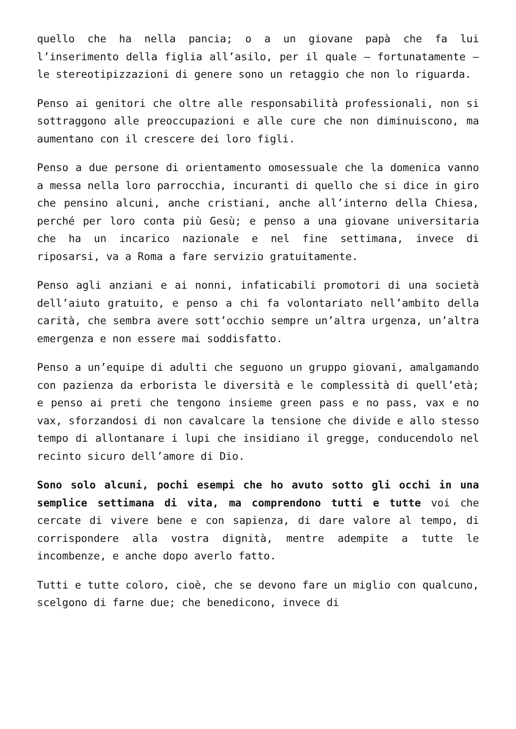quello che ha nella pancia; o a un giovane papà che fa lui l’inserimento della figlia all’asilo, per il quale – fortunatamente – le stereotipizzazioni di genere sono un retaggio che non lo riguarda.
Penso ai genitori che oltre alle responsabilità professionali, non si sottraggono alle preoccupazioni e alle cure che non diminuiscono, ma aumentano con il crescere dei loro figli.
Penso a due persone di orientamento omosessuale che la domenica vanno a messa nella loro parrocchia, incuranti di quello che si dice in giro che pensino alcuni, anche cristiani, anche all’interno della Chiesa, perché per loro conta più Gesù; e penso a una giovane universitaria che ha un incarico nazionale e nel fine settimana, invece di riposarsi, va a Roma a fare servizio gratuitamente.
Penso agli anziani e ai nonni, infaticabili promotori di una società dell’aiuto gratuito, e penso a chi fa volontariato nell’ambito della carità, che sembra avere sott’occhio sempre un’altra urgenza, un’altra emergenza e non essere mai soddisfatto.
Penso a un’equipe di adulti che seguono un gruppo giovani, amalgamando con pazienza da erborista le diversità e le complessità di quell’età; e penso ai preti che tengono insieme green pass e no pass, vax e no vax, sforzandosi di non cavalcare la tensione che divide e allo stesso tempo di allontanare i lupi che insidiano il gregge, conducendolo nel recinto sicuro dell’amore di Dio.
Sono solo alcuni, pochi esempi che ho avuto sotto gli occhi in una semplice settimana di vita, ma comprendono tutti e tutte voi che cercate di vivere bene e con sapienza, di dare valore al tempo, di corrispondere alla vostra dignità, mentre adempite a tutte le incombenze, e anche dopo averlo fatto.
Tutti e tutte coloro, cioè, che se devono fare un miglio con qualcuno, scelgono di farne due; che benedicono, invece di